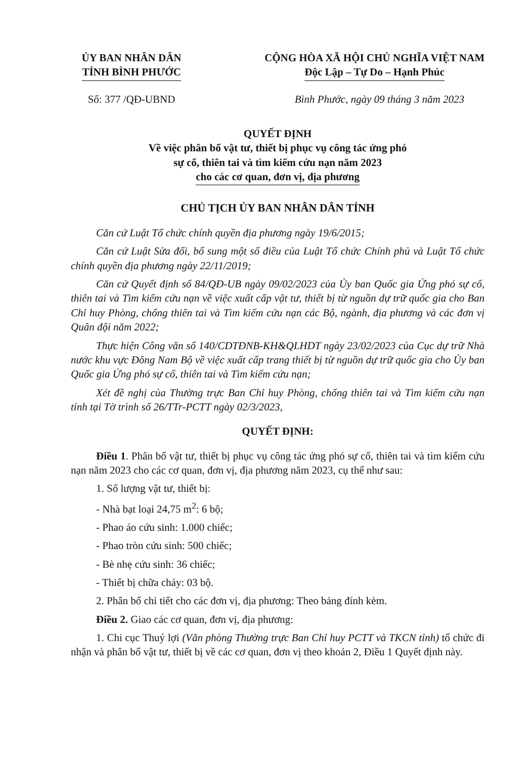ỦY BAN NHÂN DÂN
TỈNH BÌNH PHƯỚC
CỘNG HÒA XÃ HỘI CHỦ NGHĨA VIỆT NAM
Độc Lập – Tự Do – Hạnh Phúc
Số: 377 /QĐ-UBND Bình Phước, ngày 09 tháng 3 năm 2023
QUYẾT ĐỊNH
Về việc phân bổ vật tư, thiết bị phục vụ công tác ứng phó
sự cố, thiên tai và tìm kiếm cứu nạn năm 2023
cho các cơ quan, đơn vị, địa phương
CHỦ TỊCH ỦY BAN NHÂN DÂN TỈNH
Căn cứ Luật Tổ chức chính quyền địa phương ngày 19/6/2015;
Căn cứ Luật Sửa đổi, bổ sung một số điều của Luật Tổ chức Chính phủ và Luật Tổ chức chính quyền địa phương ngày 22/11/2019;
Căn cứ Quyết định số 84/QĐ-UB ngày 09/02/2023 của Ủy ban Quốc gia Ứng phó sự cố, thiên tai và Tìm kiếm cứu nạn về việc xuất cấp vật tư, thiết bị từ nguồn dự trữ quốc gia cho Ban Chỉ huy Phòng, chống thiên tai và Tìm kiếm cứu nạn các Bộ, ngành, địa phương và các đơn vị Quân đội năm 2022;
Thực hiện Công văn số 140/CDTĐNB-KH&QLHDT ngày 23/02/2023 của Cục dự trữ Nhà nước khu vực Đông Nam Bộ về việc xuất cấp trang thiết bị từ nguồn dự trữ quốc gia cho Ủy ban Quốc gia Ứng phó sự cố, thiên tai và Tìm kiếm cứu nạn;
Xét đề nghị của Thường trực Ban Chỉ huy Phòng, chống thiên tai và Tìm kiếm cứu nạn tỉnh tại Tờ trình số 26/TTr-PCTT ngày 02/3/2023,
QUYẾT ĐỊNH:
Điều 1. Phân bổ vật tư, thiết bị phục vụ công tác ứng phó sự cố, thiên tai và tìm kiếm cứu nạn năm 2023 cho các cơ quan, đơn vị, địa phương năm 2023, cụ thể như sau:
1. Số lượng vật tư, thiết bị:
- Nhà bạt loại 24,75 m<sup>2</sup>: 6 bộ;
- Phao áo cứu sinh: 1.000 chiếc;
- Phao tròn cứu sinh: 500 chiếc;
- Bè nhẹ cứu sinh: 36 chiếc;
- Thiết bị chữa cháy: 03 bộ.
2. Phân bổ chi tiết cho các đơn vị, địa phương: Theo bảng đính kèm.
Điều 2. Giao các cơ quan, đơn vị, địa phương:
1. Chi cục Thuỷ lợi (Văn phòng Thường trực Ban Chỉ huy PCTT và TKCN tỉnh) tổ chức đi nhận và phân bổ vật tư, thiết bị về các cơ quan, đơn vị theo khoản 2, Điều 1 Quyết định này.